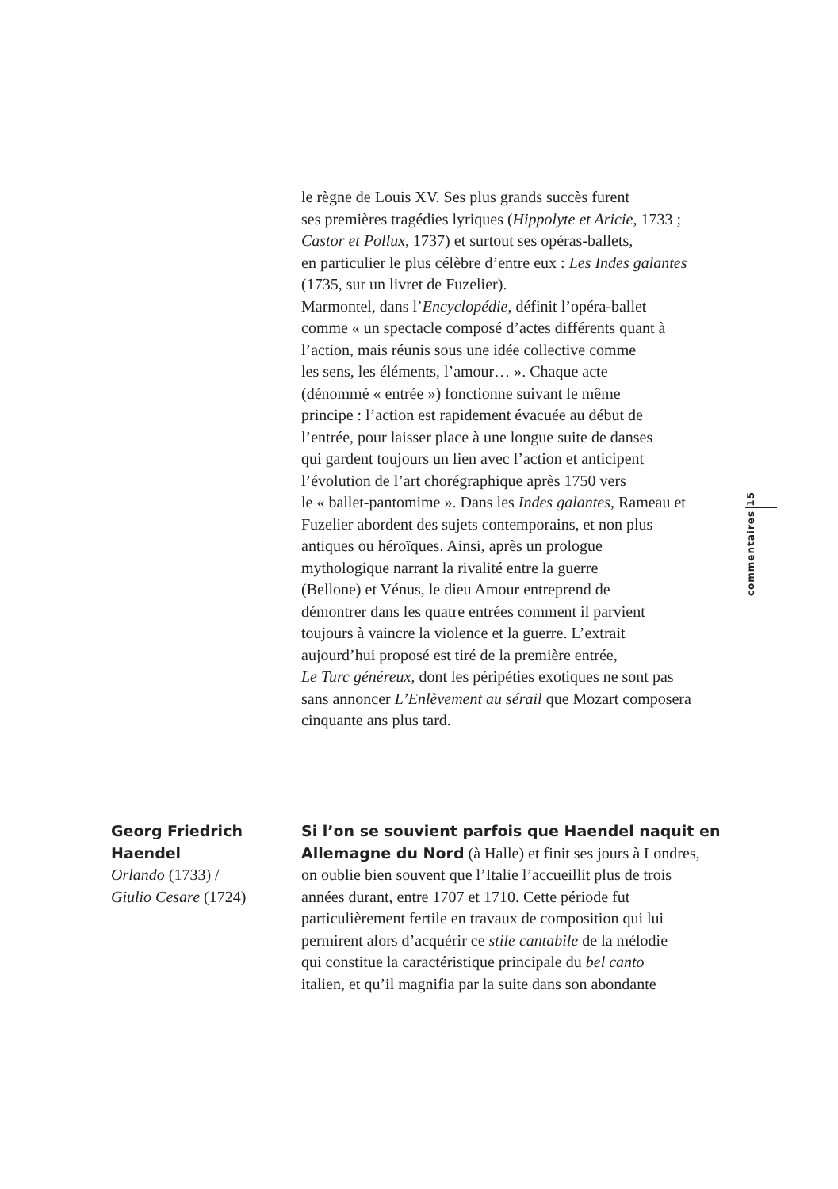le règne de Louis XV. Ses plus grands succès furent
ses premières tragédies lyriques (Hippolyte et Aricie, 1733 ;
Castor et Pollux, 1737) et surtout ses opéras-ballets,
en particulier le plus célèbre d’entre eux : Les Indes galantes
(1735, sur un livret de Fuzelier).
Marmontel, dans l’Encyclopédie, définit l’opéra-ballet
comme « un spectacle composé d’actes différents quant à
l’action, mais réunis sous une idée collective comme
les sens, les éléments, l’amour… ». Chaque acte
(dénommé « entrée ») fonctionne suivant le même
principe : l’action est rapidement évacuée au début de
l’entrée, pour laisser place à une longue suite de danses
qui gardent toujours un lien avec l’action et anticipent
l’évolution de l’art chorégraphique après 1750 vers
le « ballet-pantomime ». Dans les Indes galantes, Rameau et
Fuzelier abordent des sujets contemporains, et non plus
antiques ou héroïques. Ainsi, après un prologue
mythologique narrant la rivalité entre la guerre
(Bellone) et Vénus, le dieu Amour entreprend de
démontrer dans les quatre entrées comment il parvient
toujours à vaincre la violence et la guerre. L’extrait
aujourd’hui proposé est tiré de la première entrée,
Le Turc généreux, dont les péripéties exotiques ne sont pas
sans annoncer L’Enlèvement au sérail que Mozart composera
cinquante ans plus tard.
commentaires 15
Georg Friedrich
Haendel
Orlando (1733) /
Giulio Cesare (1724)
Si l’on se souvient parfois que Haendel naquit en
Allemagne du Nord (à Halle) et finit ses jours à Londres,
on oublie bien souvent que l’Italie l’accueillit plus de trois
années durant, entre 1707 et 1710. Cette période fut
particulièrement fertile en travaux de composition qui lui
permirent alors d’acquérir ce stile cantabile de la mélodie
qui constitue la caractéristique principale du bel canto
italien, et qu’il magnifia par la suite dans son abondante